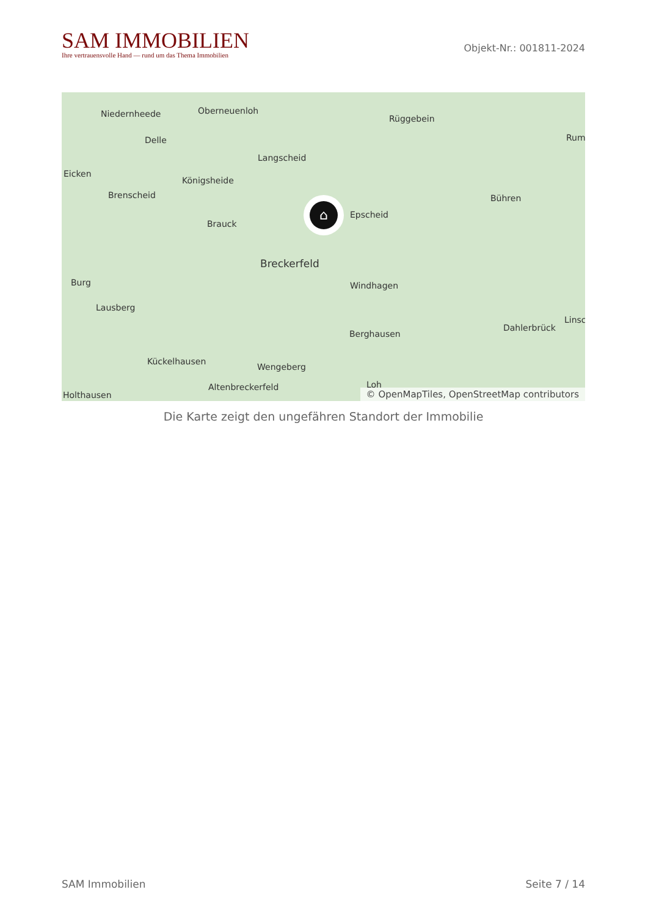SAM IMMOBILIEN
Ihre vertrauensvolle Hand — rund um das Thema Immobilien
Objekt-Nr.: 001811-2024
Niedernheede Oberneuenloh
Rüggebein
Delle
Langscheid
Rum
Eicken
Königsheide
Brenscheid Bühren
Epscheid
Brauck
Breckerfeld
Burg Windhagen
Lausberg
Linsc
Dahlerbrück
Berghausen
Kückelhausen
Wengeberg
Altenbreckerfeld Loh
Holthausen
⌂
© OpenMapTiles, OpenStreetMap contributors
Die Karte zeigt den ungefähren Standort der Immobilie
SAM Immobilien Seite 7 / 14